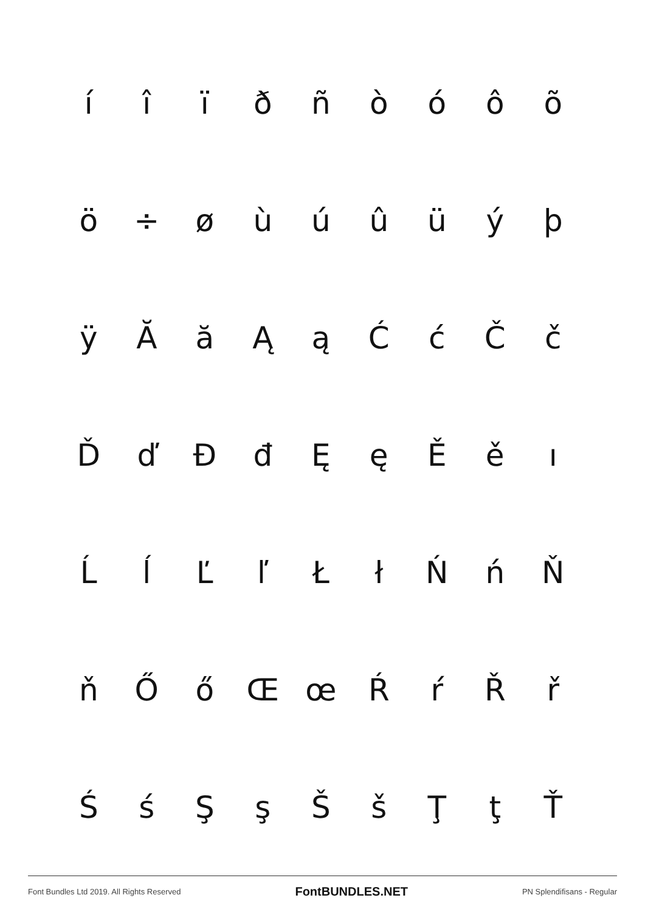í î ï ð ñ ò ó ô õ
ö ÷ ø ù ú û ü ý þ
ÿ Ă ă Ą ą Ć ć Č č
Ď ď Đ đ Ę ę Ě ě ı
Ĺ ĺ Ľ ľ Ł ł Ń ń Ň
ň Ő ő Œ œ Ŕ ŕ Ř ř
Ś ś Ş ş Š š Ţ ţ Ť
Font Bundles Ltd 2019. All Rights Reserved FontBUNDLES.NET PN Splendifisans - Regular